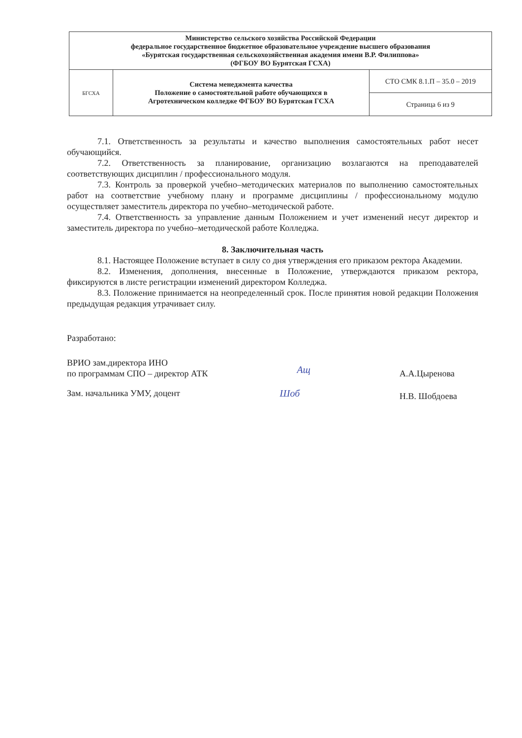| Министерство сельского хозяйства Российской Федерации федеральное государственное бюджетное образовательное учреждение высшего образования «Бурятская государственная сельскохозяйственная академия имени В.Р. Филиппова» (ФГБОУ ВО Бурятская ГСХА) | | |
| БГСХА | Система менеджмента качества Положение о самостоятельной работе обучающихся в Агротехническом колледже ФГБОУ ВО Бурятская ГСХА | СТО СМК 8.1.П – 35.0 – 2019 |
| | | Страница 6 из 9 |
7.1. Ответственность за результаты и качество выполнения самостоятельных работ несет обучающийся.
7.2. Ответственность за планирование, организацию возлагаются на преподавателей соответствующих дисциплин / профессионального модуля.
7.3. Контроль за проверкой учебно–методических материалов по выполнению самостоятельных работ на соответствие учебному плану и программе дисциплины / профессиональному модулю осуществляет заместитель директора по учебно–методической работе.
7.4. Ответственность за управление данным Положением и учет изменений несут директор и заместитель директора по учебно–методической работе Колледжа.
8. Заключительная часть
8.1. Настоящее Положение вступает в силу со дня утверждения его приказом ректора Академии.
8.2. Изменения, дополнения, внесенные в Положение, утверждаются приказом ректора, фиксируются в листе регистрации изменений директором Колледжа.
8.3. Положение принимается на неопределенный срок. После принятия новой редакции Положения предыдущая редакция утрачивает силу.
Разработано:
ВРИО зам.директора ИНО
по программам СПО – директор АТК
Ащ
А.А.Цыренова
Зам. начальника УМУ, доцент Шоб
Н.В. Шобдоева